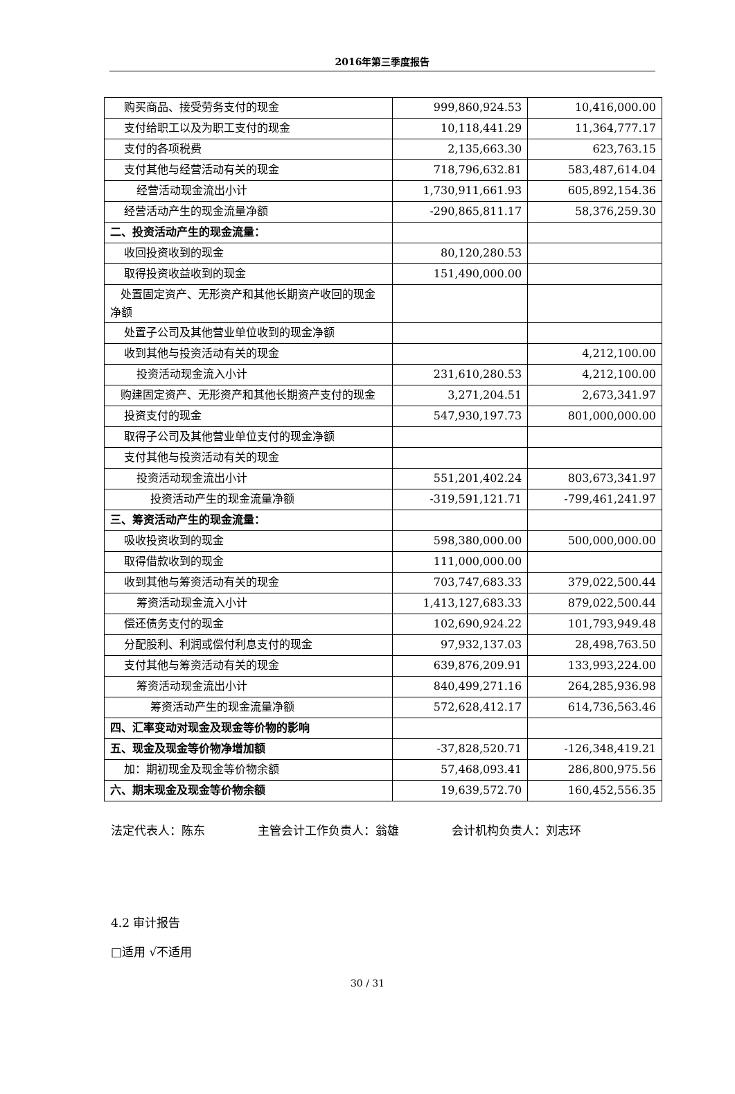2016年第三季度报告
| 购买商品、接受劳务支付的现金 | 999,860,924.53 | 10,416,000.00 |
| 支付给职工以及为职工支付的现金 | 10,118,441.29 | 11,364,777.17 |
| 支付的各项税费 | 2,135,663.30 | 623,763.15 |
| 支付其他与经营活动有关的现金 | 718,796,632.81 | 583,487,614.04 |
| 经营活动现金流出小计 | 1,730,911,661.93 | 605,892,154.36 |
| 经营活动产生的现金流量净额 | -290,865,811.17 | 58,376,259.30 |
| 二、投资活动产生的现金流量： | | |
| 收回投资收到的现金 | 80,120,280.53 | |
| 取得投资收益收到的现金 | 151,490,000.00 | |
| 处置固定资产、无形资产和其他长期资产收回的现金净额 | | |
| 处置子公司及其他营业单位收到的现金净额 | | |
| 收到其他与投资活动有关的现金 | | 4,212,100.00 |
| 投资活动现金流入小计 | 231,610,280.53 | 4,212,100.00 |
| 购建固定资产、无形资产和其他长期资产支付的现金 | 3,271,204.51 | 2,673,341.97 |
| 投资支付的现金 | 547,930,197.73 | 801,000,000.00 |
| 取得子公司及其他营业单位支付的现金净额 | | |
| 支付其他与投资活动有关的现金 | | |
| 投资活动现金流出小计 | 551,201,402.24 | 803,673,341.97 |
| 投资活动产生的现金流量净额 | -319,591,121.71 | -799,461,241.97 |
| 三、筹资活动产生的现金流量： | | |
| 吸收投资收到的现金 | 598,380,000.00 | 500,000,000.00 |
| 取得借款收到的现金 | 111,000,000.00 | |
| 收到其他与筹资活动有关的现金 | 703,747,683.33 | 379,022,500.44 |
| 筹资活动现金流入小计 | 1,413,127,683.33 | 879,022,500.44 |
| 偿还债务支付的现金 | 102,690,924.22 | 101,793,949.48 |
| 分配股利、利润或偿付利息支付的现金 | 97,932,137.03 | 28,498,763.50 |
| 支付其他与筹资活动有关的现金 | 639,876,209.91 | 133,993,224.00 |
| 筹资活动现金流出小计 | 840,499,271.16 | 264,285,936.98 |
| 筹资活动产生的现金流量净额 | 572,628,412.17 | 614,736,563.46 |
| 四、汇率变动对现金及现金等价物的影响 | | |
| 五、现金及现金等价物净增加额 | -37,828,520.71 | -126,348,419.21 |
| 加：期初现金及现金等价物余额 | 57,468,093.41 | 286,800,975.56 |
| 六、期末现金及现金等价物余额 | 19,639,572.70 | 160,452,556.35 |
法定代表人：陈东 主管会计工作负责人：翁雄 会计机构负责人：刘志环
4.2 审计报告
□适用 √不适用
30 / 31